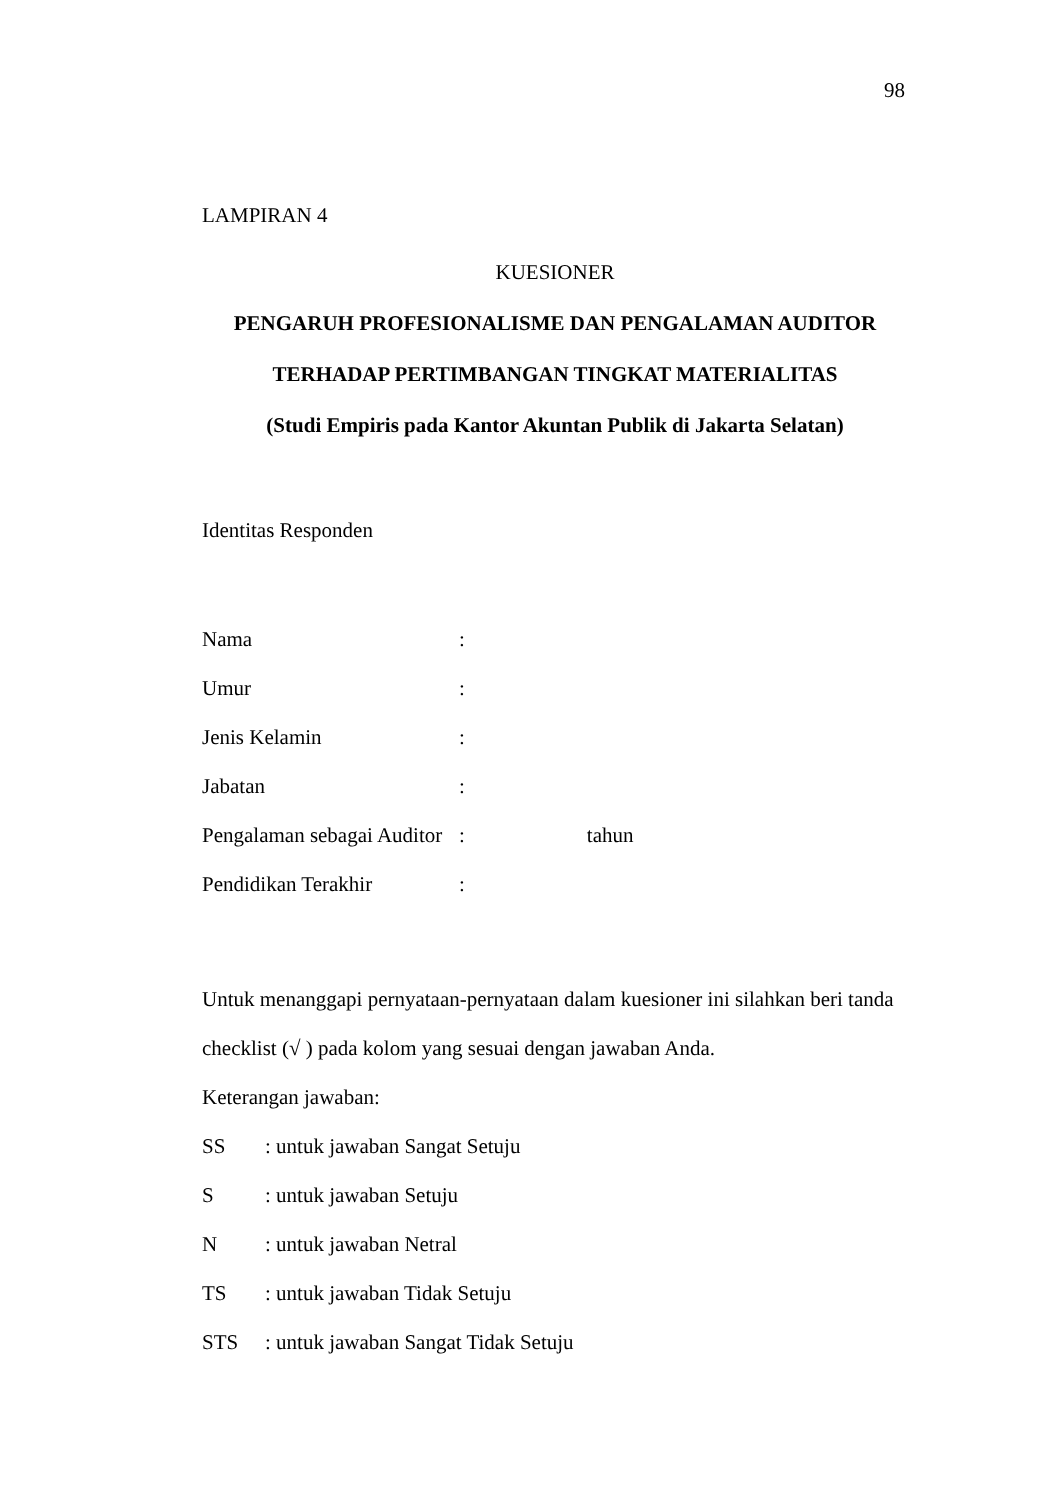98
LAMPIRAN 4
KUESIONER
PENGARUH PROFESIONALISME DAN PENGALAMAN AUDITOR
TERHADAP PERTIMBANGAN TINGKAT MATERIALITAS
(Studi Empiris pada Kantor Akuntan Publik di Jakarta Selatan)
Identitas Responden
Nama:
Umur:
Jenis Kelamin:
Jabatan:
Pengalaman sebagai Auditor: tahun
Pendidikan Terakhir:
Untuk menanggapi pernyataan-pernyataan dalam kuesioner ini silahkan beri tanda checklist (√ ) pada kolom yang sesuai dengan jawaban Anda.
Keterangan jawaban:
SS: untuk jawaban Sangat Setuju
S: untuk jawaban Setuju
N: untuk jawaban Netral
TS: untuk jawaban Tidak Setuju
STS: untuk jawaban Sangat Tidak Setuju